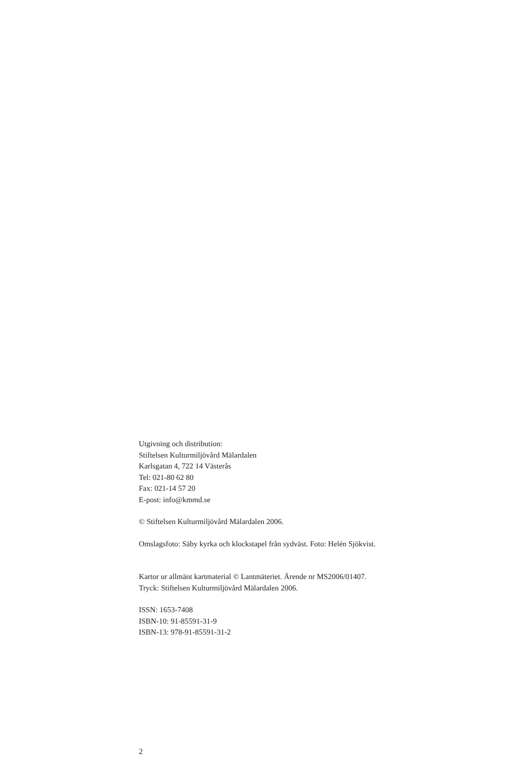Utgivning och distribution:
Stiftelsen Kulturmiljövård Mälardalen
Karlsgatan 4, 722 14 Västerås
Tel: 021-80 62 80
Fax: 021-14 57 20
E-post: info@kmmd.se
© Stiftelsen Kulturmiljövård Mälardalen 2006.
Omslagsfoto: Säby kyrka och klockstapel från sydväst. Foto: Helén Sjökvist.
Kartor ur allmänt kartmaterial © Lantmäteriet. Ärende nr MS2006/01407.
Tryck: Stiftelsen Kulturmiljövård Mälardalen 2006.
ISSN: 1653-7408
ISBN-10: 91-85591-31-9
ISBN-13: 978-91-85591-31-2
2